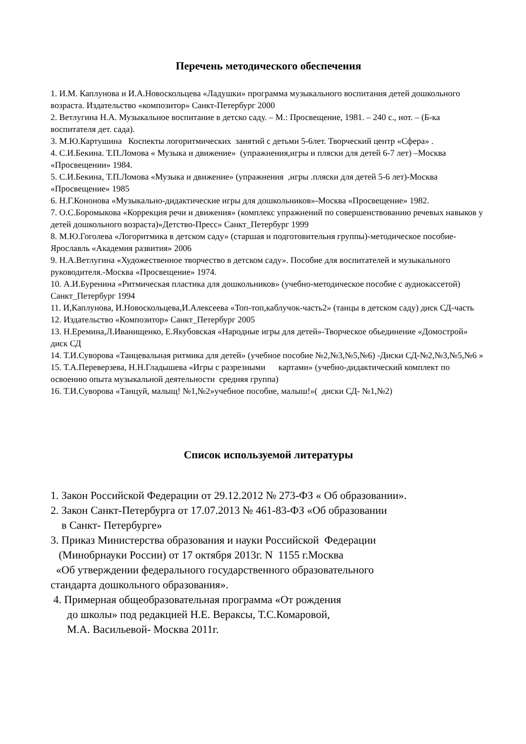Перечень методического обеспечения
1. И.М. Каплунова и И.А.Новоскольцева «Ладушки» программа музыкального воспитания детей дошкольного возраста. Издательство «композитор» Санкт-Петербург 2000
2. Ветлугина Н.А. Музыкальное воспитание в детско саду. – М.: Просвещение, 1981. – 240 с., нот. – (Б-ка воспитателя дет. сада).
3. М.Ю.Картушина Коспекты логоритмических занятий с детьми 5-6лет. Творческий центр «Сфера» .
4. С.И.Бекина. Т.П.Ломова « Музыка и движение» (упражнения,игры и пляски для детей 6-7 лет) –Москва «Просвещении» 1984.
5. С.И.Бекина, Т.П.Ломова «Музыка и движение» (упражнения ,игры .пляски для детей 5-6 лет)-Москва «Просвещение» 1985
6. Н.Г.Кононова «Музыкально-дидактические игры для дошкольников»-Москва «Просвещение» 1982.
7. О.С.Боромыкова «Коррекция речи и движения» (комплекс упражнений по совершенствованию речевых навыков у детей дошкольного возраста)»Детство-Пресс» Санкт_Петербург 1999
8. М.Ю.Гоголева «Логоритмика в детском саду» (старшая и подготовительня группы)-методическое пособие-Ярославль «Академия развития» 2006
9. Н.А.Ветлугина «Художественное творчество в детском саду». Пособие для воспитателей и музыкального руководителя.-Москва «Просвещение» 1974.
10. А.И.Буренина «Ритмическая пластика для дошкольников» (учебно-методическое пособие с аудиокассетой) Санкт_Петербург 1994
11. И,Каплунова, И.Новоскольцева,И.Алексеева «Топ-топ,каблучок-часть2» (танцы в детском саду) диск СД-часть
12. Издательство «Композитор» Санкт_Петербург 2005
13. Н.Еремина,Л.Иванищенко, Е.Якубовская «Народные игры для детей»-Творческое обьединение «Домострой» диск СД
14. Т.И.Суворова «Танцевальная ритмика для детей» (учебное пособие №2,№3,№5,№6) -Диски СД-№2,№3,№5,№6 »
15. Т.А.Переверзева, Н.Н.Гладышева «Игры с разрезными картами» (учебно-дидактический комплект по освоению опыта музыкальной деятельности средняя группа)
16. Т.И.Суворова «Танцуй, малыщ! №1,№2»учебное пособие, малыш!»( диски СД- №1,№2)
Список используемой литературы
1. Закон Российской Федерации от 29.12.2012 № 273-ФЗ « Об образовании».
2. Закон Санкт-Петербурга от 17.07.2013 № 461-83-ФЗ «Об образовании
в Санкт- Петербурге»
3. Приказ Министерства образования и науки Российской Федерации
(Минобрнауки России) от 17 октября 2013г. N 1155 г.Москва
«Об утверждении федерального государственного образовательного
стандарта дошкольного образования».
4. Примерная общеобразовательная программа «От рождения
до школы» под редакцией Н.Е. Вераксы, Т.С.Комаровой,
М.А. Васильевой- Москва 2011г.